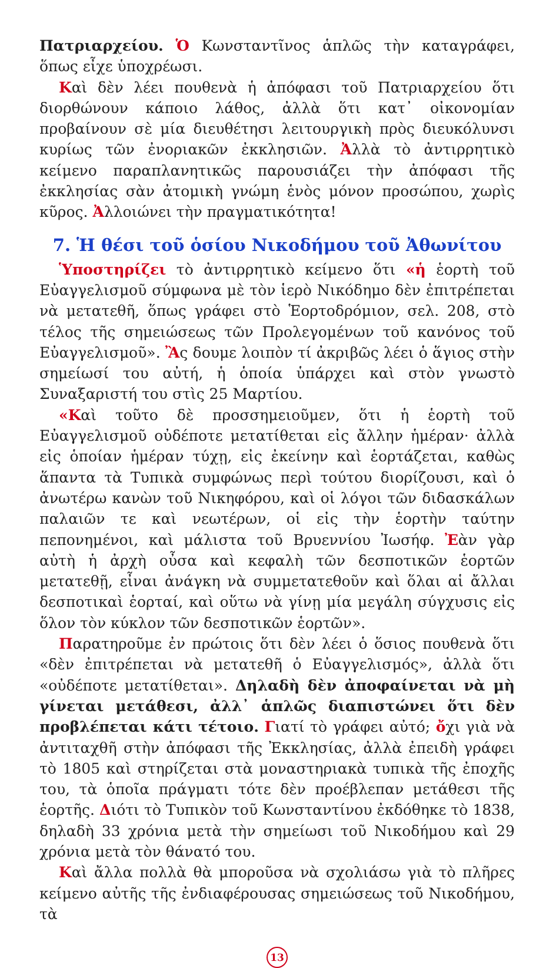Πατριαρχείου. Ὁ Κωνσταντῖνος ἁπλῶς τὴν καταγράφει, ὅπως εἶχε ὑποχρέωσι.
Καὶ δὲν λέει πουθενὰ ἡ ἀπόφασι τοῦ Πατριαρχείου ὅτι διορθώνουν κάποιο λάθος, ἀλλὰ ὅτι κατ᾽ οἰκονομίαν προβαίνουν σὲ μία διευθέτησι λειτουργικὴ πρὸς διευκόλυνσι κυρίως τῶν ἐνοριακῶν ἐκκλησιῶν. Ἀλλὰ τὸ ἀντιρρητικὸ κείμενο παραπλανητικῶς παρουσιάζει τὴν ἀπόφασι τῆς ἐκκλησίας σὰν ἀτομικὴ γνώμη ἑνὸς μόνον προσώπου, χωρὶς κῦρος. Ἀλλοιώνει τὴν πραγματικότητα!
7. Ἡ θέσι τοῦ ὁσίου Νικοδήμου τοῦ Ἀθωνίτου
Ὑποστηρίζει τὸ ἀντιρρητικὸ κείμενο ὅτι «ἡ ἑορτὴ τοῦ Εὐαγγελισμοῦ σύμφωνα μὲ τὸν ἱερὸ Νικόδημο δὲν ἐπιτρέπεται νὰ μετατεθῆ, ὅπως γράφει στὸ Ἑορτοδρόμιον, σελ. 208, στὸ τέλος τῆς σημειώσεως τῶν Προλεγομένων τοῦ κανόνος τοῦ Εὐαγγελισμοῦ». Ἂς δουμε λοιπὸν τί ἀκριβῶς λέει ὁ ἅγιος στὴν σημείωσί του αὐτή, ἡ ὁποία ὑπάρχει καὶ στὸν γνωστὸ Συναξαριστή του στὶς 25 Μαρτίου.
«Καὶ τοῦτο δὲ προσσημειοῦμεν, ὅτι ἡ ἑορτὴ τοῦ Εὐαγγελισμοῦ οὐδέποτε μετατίθεται εἰς ἄλλην ἡμέραν· ἀλλὰ εἰς ὁποίαν ἡμέραν τύχῃ, εἰς ἐκείνην καὶ ἑορτάζεται, καθὼς ἅπαντα τὰ Τυπικὰ συμφώνως περὶ τούτου διορίζουσι, καὶ ὁ ἀνωτέρω κανὼν τοῦ Νικηφόρου, καὶ οἱ λόγοι τῶν διδασκάλων παλαιῶν τε καὶ νεωτέρων, οἱ εἰς τὴν ἑορτὴν ταύτην πεπονημένοι, καὶ μάλιστα τοῦ Βρυεννίου Ἰωσήφ. Ἐὰν γὰρ αὐτὴ ἡ ἀρχὴ οὖσα καὶ κεφαλὴ τῶν δεσποτικῶν ἑορτῶν μετατεθῇ, εἶναι ἀνάγκη νὰ συμμετατεθοῦν καὶ ὅλαι αἱ ἄλλαι δεσποτικαὶ ἑορταί, καὶ οὕτω νὰ γίνῃ μία μεγάλη σύγχυσις εἰς ὅλον τὸν κύκλον τῶν δεσποτικῶν ἑορτῶν».
Παρατηροῦμε ἐν πρώτοις ὅτι δὲν λέει ὁ ὅσιος πουθενὰ ὅτι «δὲν ἐπιτρέπεται νὰ μετατεθῆ ὁ Εὐαγγελισμός», ἀλλὰ ὅτι «οὐδέποτε μετατίθεται». Δηλαδὴ δὲν ἀποφαίνεται νὰ μὴ γίνεται μετάθεσι, ἀλλ᾽ ἁπλῶς διαπιστώνει ὅτι δὲν προβλέπεται κάτι τέτοιο. Γιατί τὸ γράφει αὐτό; ὄχι γιὰ νὰ ἀντιταχθῆ στὴν ἀπόφασι τῆς Ἐκκλησίας, ἀλλὰ ἐπειδὴ γράφει τὸ 1805 καὶ στηρίζεται στὰ μοναστηριακὰ τυπικὰ τῆς ἐποχῆς του, τὰ ὁποῖα πράγματι τότε δὲν προέβλεπαν μετάθεσι τῆς ἑορτῆς. Διότι τὸ Τυπικὸν τοῦ Κωνσταντίνου ἐκδόθηκε τὸ 1838, δηλαδὴ 33 χρόνια μετὰ τὴν σημείωσι τοῦ Νικοδήμου καὶ 29 χρόνια μετὰ τὸν θάνατό του.
Καὶ ἄλλα πολλὰ θὰ μποροῦσα νὰ σχολιάσω γιὰ τὸ πλῆρες κείμενο αὐτῆς τῆς ἐνδιαφέρουσας σημειώσεως τοῦ Νικοδήμου, τὰ
13